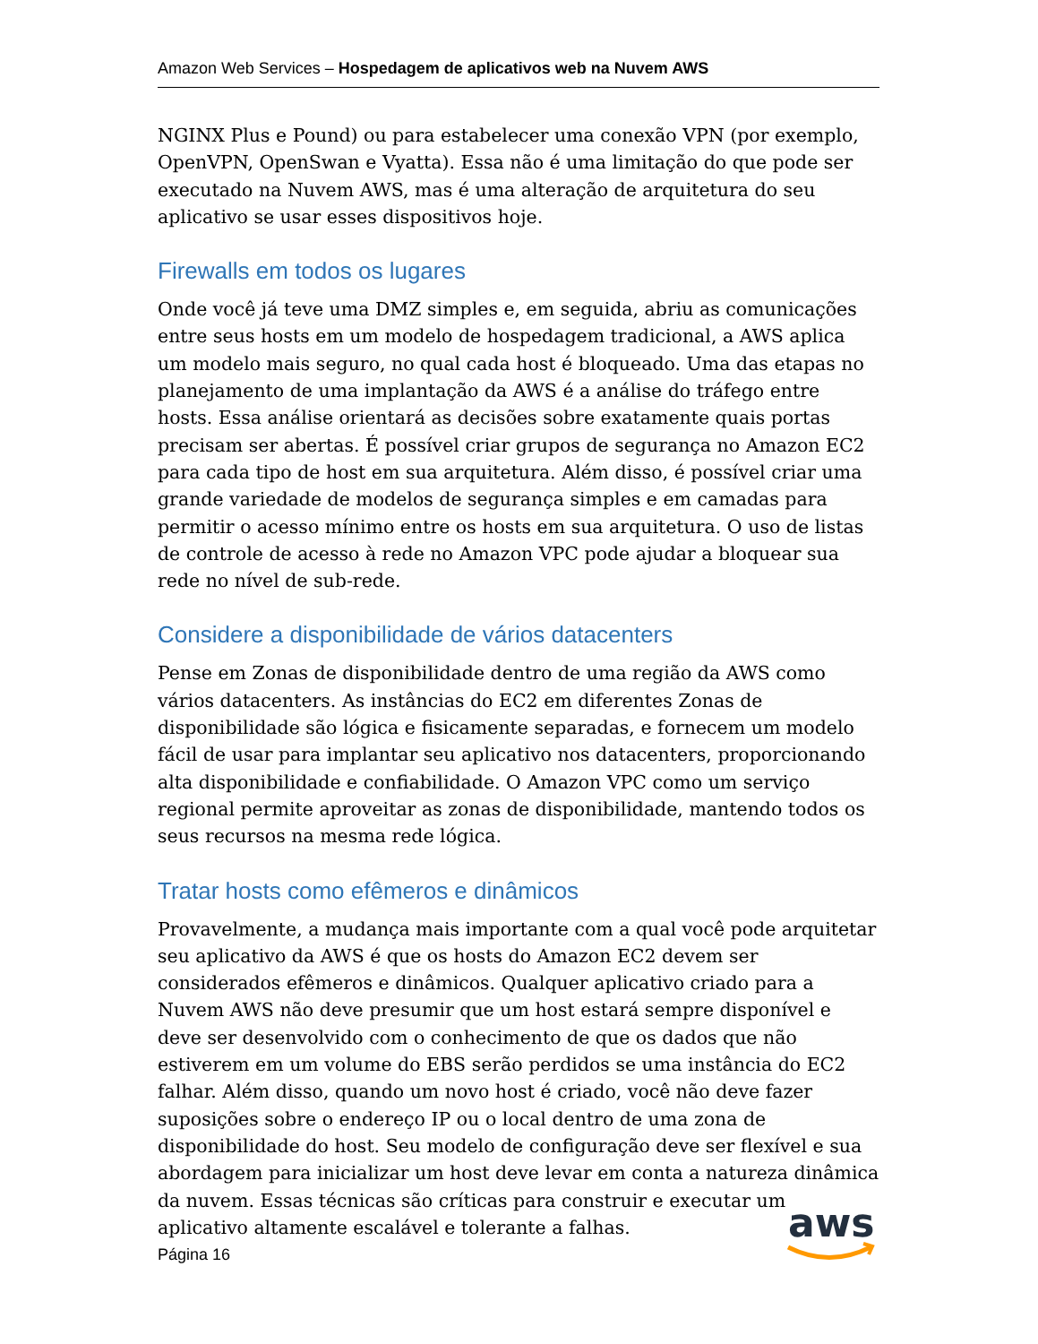Amazon Web Services – Hospedagem de aplicativos web na Nuvem AWS
NGINX Plus e Pound) ou para estabelecer uma conexão VPN (por exemplo, OpenVPN, OpenSwan e Vyatta). Essa não é uma limitação do que pode ser executado na Nuvem AWS, mas é uma alteração de arquitetura do seu aplicativo se usar esses dispositivos hoje.
Firewalls em todos os lugares
Onde você já teve uma DMZ simples e, em seguida, abriu as comunicações entre seus hosts em um modelo de hospedagem tradicional, a AWS aplica um modelo mais seguro, no qual cada host é bloqueado. Uma das etapas no planejamento de uma implantação da AWS é a análise do tráfego entre hosts. Essa análise orientará as decisões sobre exatamente quais portas precisam ser abertas. É possível criar grupos de segurança no Amazon EC2 para cada tipo de host em sua arquitetura. Além disso, é possível criar uma grande variedade de modelos de segurança simples e em camadas para permitir o acesso mínimo entre os hosts em sua arquitetura. O uso de listas de controle de acesso à rede no Amazon VPC pode ajudar a bloquear sua rede no nível de sub-rede.
Considere a disponibilidade de vários datacenters
Pense em Zonas de disponibilidade dentro de uma região da AWS como vários datacenters. As instâncias do EC2 em diferentes Zonas de disponibilidade são lógica e fisicamente separadas, e fornecem um modelo fácil de usar para implantar seu aplicativo nos datacenters, proporcionando alta disponibilidade e confiabilidade. O Amazon VPC como um serviço regional permite aproveitar as zonas de disponibilidade, mantendo todos os seus recursos na mesma rede lógica.
Tratar hosts como efêmeros e dinâmicos
Provavelmente, a mudança mais importante com a qual você pode arquitetar seu aplicativo da AWS é que os hosts do Amazon EC2 devem ser considerados efêmeros e dinâmicos. Qualquer aplicativo criado para a Nuvem AWS não deve presumir que um host estará sempre disponível e deve ser desenvolvido com o conhecimento de que os dados que não estiverem em um volume do EBS serão perdidos se uma instância do EC2 falhar. Além disso, quando um novo host é criado, você não deve fazer suposições sobre o endereço IP ou o local dentro de uma zona de disponibilidade do host. Seu modelo de configuração deve ser flexível e sua abordagem para inicializar um host deve levar em conta a natureza dinâmica da nuvem. Essas técnicas são críticas para construir e executar um aplicativo altamente escalável e tolerante a falhas.
Página 16
aws